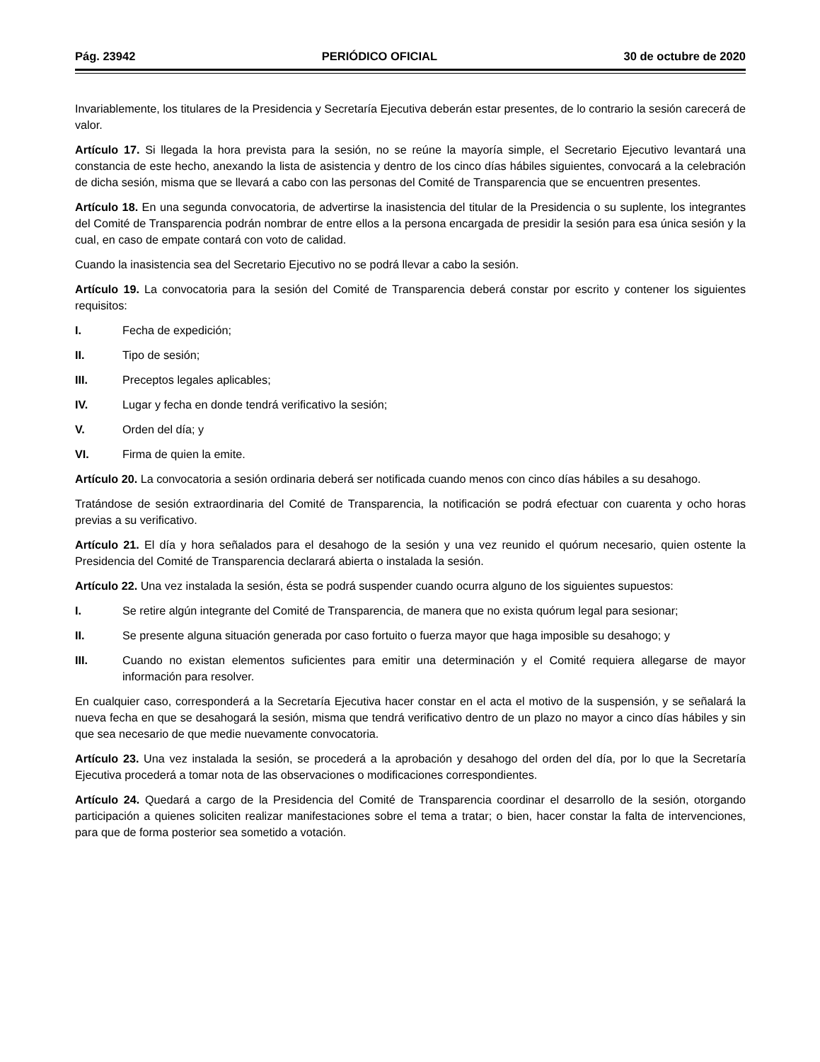Pág. 23942 PERIÓDICO OFICIAL 30 de octubre de 2020
Invariablemente, los titulares de la Presidencia y Secretaría Ejecutiva deberán estar presentes, de lo contrario la sesión carecerá de valor.
Artículo 17. Si llegada la hora prevista para la sesión, no se reúne la mayoría simple, el Secretario Ejecutivo levantará una constancia de este hecho, anexando la lista de asistencia y dentro de los cinco días hábiles siguientes, convocará a la celebración de dicha sesión, misma que se llevará a cabo con las personas del Comité de Transparencia que se encuentren presentes.
Artículo 18. En una segunda convocatoria, de advertirse la inasistencia del titular de la Presidencia o su suplente, los integrantes del Comité de Transparencia podrán nombrar de entre ellos a la persona encargada de presidir la sesión para esa única sesión y la cual, en caso de empate contará con voto de calidad.
Cuando la inasistencia sea del Secretario Ejecutivo no se podrá llevar a cabo la sesión.
Artículo 19. La convocatoria para la sesión del Comité de Transparencia deberá constar por escrito y contener los siguientes requisitos:
I. Fecha de expedición;
II. Tipo de sesión;
III. Preceptos legales aplicables;
IV. Lugar y fecha en donde tendrá verificativo la sesión;
V. Orden del día; y
VI. Firma de quien la emite.
Artículo 20. La convocatoria a sesión ordinaria deberá ser notificada cuando menos con cinco días hábiles a su desahogo.
Tratándose de sesión extraordinaria del Comité de Transparencia, la notificación se podrá efectuar con cuarenta y ocho horas previas a su verificativo.
Artículo 21. El día y hora señalados para el desahogo de la sesión y una vez reunido el quórum necesario, quien ostente la Presidencia del Comité de Transparencia declarará abierta o instalada la sesión.
Artículo 22. Una vez instalada la sesión, ésta se podrá suspender cuando ocurra alguno de los siguientes supuestos:
I. Se retire algún integrante del Comité de Transparencia, de manera que no exista quórum legal para sesionar;
II. Se presente alguna situación generada por caso fortuito o fuerza mayor que haga imposible su desahogo; y
III. Cuando no existan elementos suficientes para emitir una determinación y el Comité requiera allegarse de mayor información para resolver.
En cualquier caso, corresponderá a la Secretaría Ejecutiva hacer constar en el acta el motivo de la suspensión, y se señalará la nueva fecha en que se desahogará la sesión, misma que tendrá verificativo dentro de un plazo no mayor a cinco días hábiles y sin que sea necesario de que medie nuevamente convocatoria.
Artículo 23. Una vez instalada la sesión, se procederá a la aprobación y desahogo del orden del día, por lo que la Secretaría Ejecutiva procederá a tomar nota de las observaciones o modificaciones correspondientes.
Artículo 24. Quedará a cargo de la Presidencia del Comité de Transparencia coordinar el desarrollo de la sesión, otorgando participación a quienes soliciten realizar manifestaciones sobre el tema a tratar; o bien, hacer constar la falta de intervenciones, para que de forma posterior sea sometido a votación.